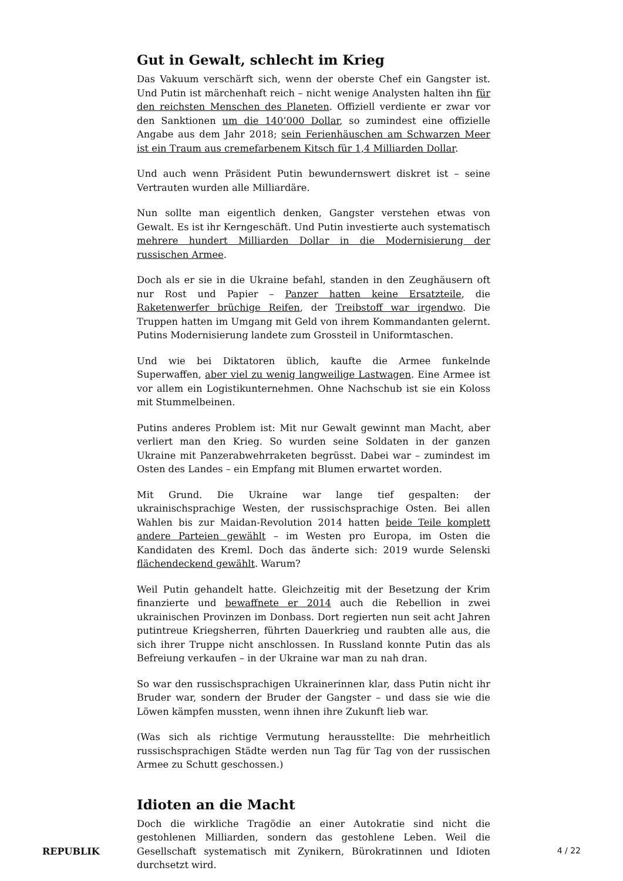Gut in Gewalt, schlecht im Krieg
Das Vakuum verschärft sich, wenn der oberste Chef ein Gangster ist. Und Putin ist märchenhaft reich – nicht wenige Analysten halten ihn für den reichsten Menschen des Planeten. Offiziell verdiente er zwar vor den Sanktionen um die 140’000 Dollar, so zumindest eine offizielle Angabe aus dem Jahr 2018; sein Ferienhäuschen am Schwarzen Meer ist ein Traum aus cremefarbenem Kitsch für 1,4 Milliarden Dollar.
Und auch wenn Präsident Putin bewundernswert diskret ist – seine Vertrauten wurden alle Milliardäre.
Nun sollte man eigentlich denken, Gangster verstehen etwas von Gewalt. Es ist ihr Kerngeschäft. Und Putin investierte auch systematisch mehrere hundert Milliarden Dollar in die Modernisierung der russischen Armee.
Doch als er sie in die Ukraine befahl, standen in den Zeughäusern oft nur Rost und Papier – Panzer hatten keine Ersatzteile, die Raketenwerfer brüchige Reifen, der Treibstoff war irgendwo. Die Truppen hatten im Umgang mit Geld von ihrem Kommandanten gelernt. Putins Modernisierung landete zum Grossteil in Uniformtaschen.
Und wie bei Diktatoren üblich, kaufte die Armee funkelnde Superwaffen, aber viel zu wenig langweilige Lastwagen. Eine Armee ist vor allem ein Logistikunternehmen. Ohne Nachschub ist sie ein Koloss mit Stummelbeinen.
Putins anderes Problem ist: Mit nur Gewalt gewinnt man Macht, aber verliert man den Krieg. So wurden seine Soldaten in der ganzen Ukraine mit Panzerabwehrraketen begrüsst. Dabei war – zumindest im Osten des Landes – ein Empfang mit Blumen erwartet worden.
Mit Grund. Die Ukraine war lange tief gespalten: der ukrainischsprachige Westen, der russischsprachige Osten. Bei allen Wahlen bis zur Maidan-Revolution 2014 hatten beide Teile komplett andere Parteien gewählt – im Westen pro Europa, im Osten die Kandidaten des Kreml. Doch das änderte sich: 2019 wurde Selenski flächendeckend gewählt. Warum?
Weil Putin gehandelt hatte. Gleichzeitig mit der Besetzung der Krim finanzierte und bewaffnete er 2014 auch die Rebellion in zwei ukrainischen Provinzen im Donbass. Dort regierten nun seit acht Jahren putintreue Kriegsherren, führten Dauerkrieg und raubten alle aus, die sich ihrer Truppe nicht anschlossen. In Russland konnte Putin das als Befreiung verkaufen – in der Ukraine war man zu nah dran.
So war den russischsprachigen Ukrainerinnen klar, dass Putin nicht ihr Bruder war, sondern der Bruder der Gangster – und dass sie wie die Löwen kämpfen mussten, wenn ihnen ihre Zukunft lieb war.
(Was sich als richtige Vermutung herausstellte: Die mehrheitlich russischsprachigen Städte werden nun Tag für Tag von der russischen Armee zu Schutt geschossen.)
Idioten an die Macht
Doch die wirkliche Tragödie an einer Autokratie sind nicht die gestohlenen Milliarden, sondern das gestohlene Leben. Weil die Gesellschaft systematisch mit Zynikern, Bürokratinnen und Idioten durchsetzt wird.
REPUBLIK 4 / 22